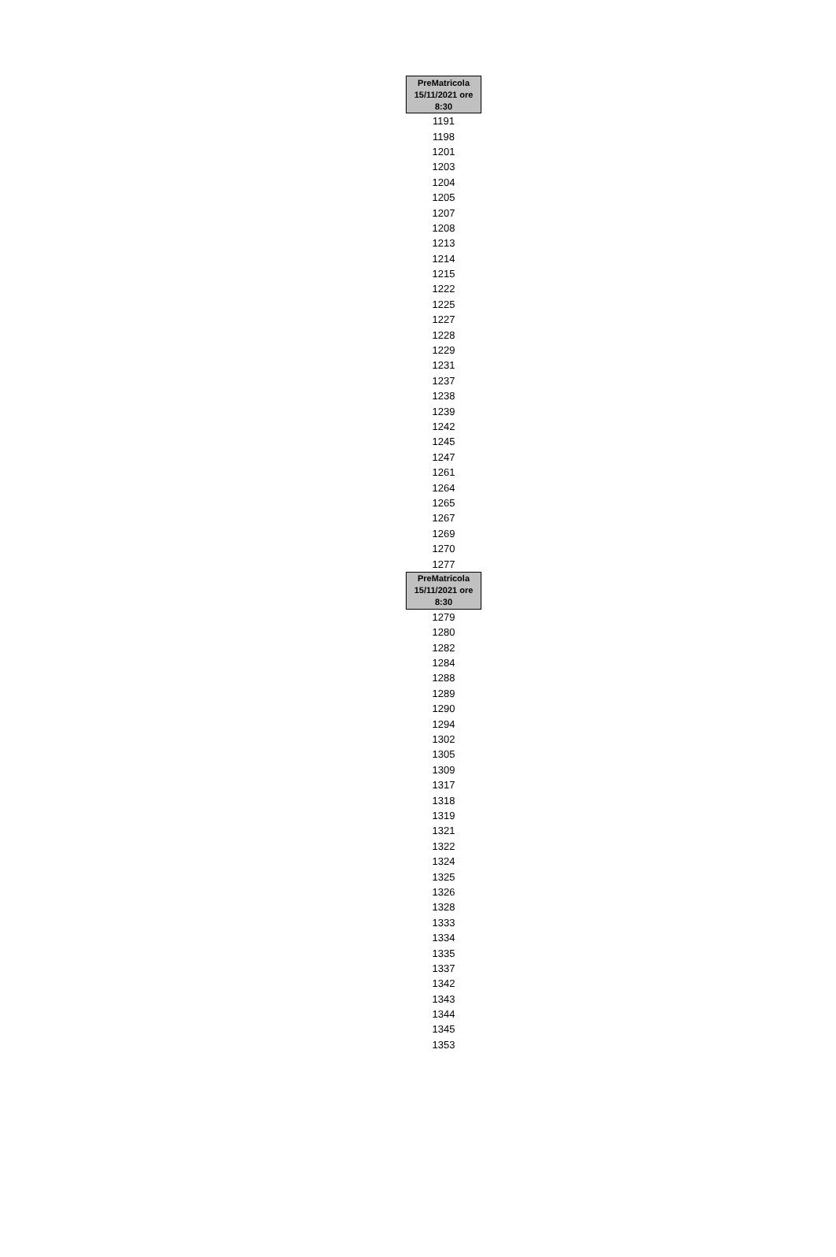| PreMatricola 15/11/2021 ore 8:30 |
| --- |
| 1191 |
| 1198 |
| 1201 |
| 1203 |
| 1204 |
| 1205 |
| 1207 |
| 1208 |
| 1213 |
| 1214 |
| 1215 |
| 1222 |
| 1225 |
| 1227 |
| 1228 |
| 1229 |
| 1231 |
| 1237 |
| 1238 |
| 1239 |
| 1242 |
| 1245 |
| 1247 |
| 1261 |
| 1264 |
| 1265 |
| 1267 |
| 1269 |
| 1270 |
| 1277 |
| PreMatricola 15/11/2021 ore 8:30 |
| --- |
| 1279 |
| 1280 |
| 1282 |
| 1284 |
| 1288 |
| 1289 |
| 1290 |
| 1294 |
| 1302 |
| 1305 |
| 1309 |
| 1317 |
| 1318 |
| 1319 |
| 1321 |
| 1322 |
| 1324 |
| 1325 |
| 1326 |
| 1328 |
| 1333 |
| 1334 |
| 1335 |
| 1337 |
| 1342 |
| 1343 |
| 1344 |
| 1345 |
| 1353 |